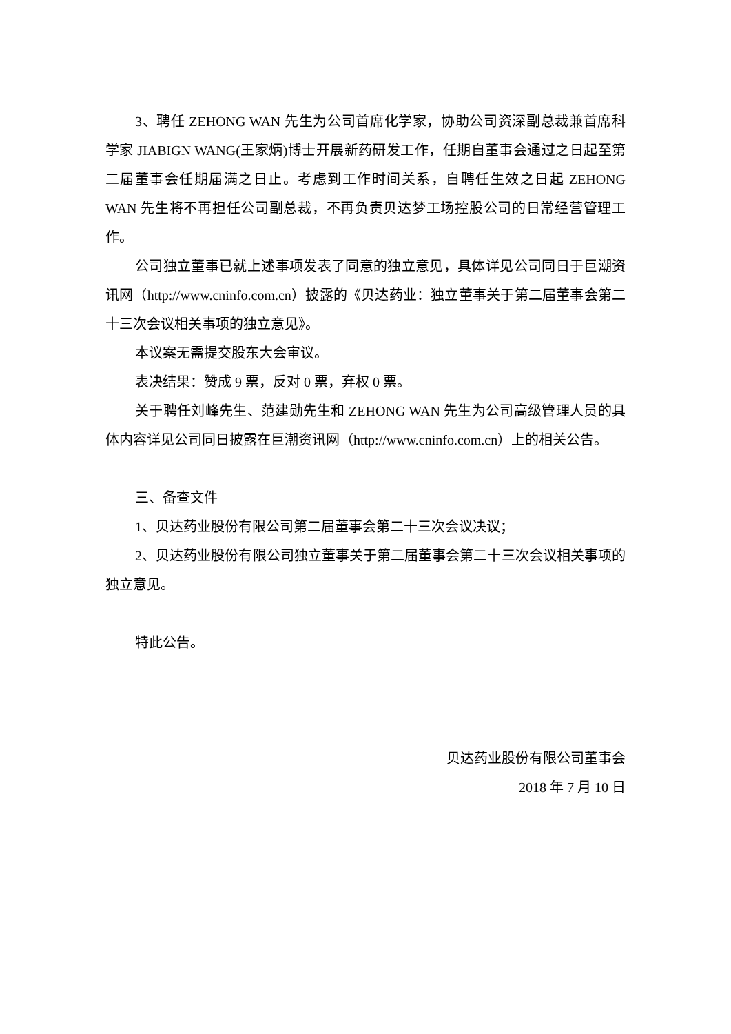3、聘任 ZEHONG WAN 先生为公司首席化学家，协助公司资深副总裁兼首席科学家 JIABIGN WANG(王家炳)博士开展新药研发工作，任期自董事会通过之日起至第二届董事会任期届满之日止。考虑到工作时间关系，自聘任生效之日起 ZEHONG WAN 先生将不再担任公司副总裁，不再负责贝达梦工场控股公司的日常经营管理工作。
公司独立董事已就上述事项发表了同意的独立意见，具体详见公司同日于巨潮资讯网（http://www.cninfo.com.cn）披露的《贝达药业：独立董事关于第二届董事会第二十三次会议相关事项的独立意见》。
本议案无需提交股东大会审议。
表决结果：赞成 9 票，反对 0 票，弃权 0 票。
关于聘任刘峰先生、范建勋先生和 ZEHONG WAN 先生为公司高级管理人员的具体内容详见公司同日披露在巨潮资讯网（http://www.cninfo.com.cn）上的相关公告。
三、备查文件
1、贝达药业股份有限公司第二届董事会第二十三次会议决议；
2、贝达药业股份有限公司独立董事关于第二届董事会第二十三次会议相关事项的独立意见。
特此公告。
贝达药业股份有限公司董事会
2018 年 7 月 10 日